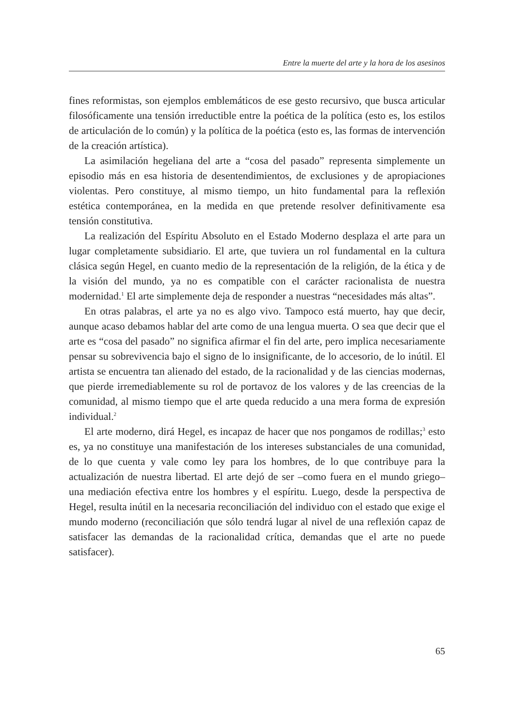Entre la muerte del arte y la hora de los asesinos
fines reformistas, son ejemplos emblemáticos de ese gesto recursivo, que busca articular filosóficamente una tensión irreductible entre la poética de la política (esto es, los estilos de articulación de lo común) y la política de la poética (esto es, las formas de intervención de la creación artística).
La asimilación hegeliana del arte a “cosa del pasado” representa simplemente un episodio más en esa historia de desentendimientos, de exclusiones y de apropiaciones violentas. Pero constituye, al mismo tiempo, un hito fundamental para la reflexión estética contemporánea, en la medida en que pretende resolver definitivamente esa tensión constitutiva.
La realización del Espíritu Absoluto en el Estado Moderno desplaza el arte para un lugar completamente subsidiario. El arte, que tuviera un rol fundamental en la cultura clásica según Hegel, en cuanto medio de la representación de la religión, de la ética y de la visión del mundo, ya no es compatible con el carácter racionalista de nuestra modernidad.<sup>1</sup> El arte simplemente deja de responder a nuestras “necesidades más altas”.
En otras palabras, el arte ya no es algo vivo. Tampoco está muerto, hay que decir, aunque acaso debamos hablar del arte como de una lengua muerta. O sea que decir que el arte es “cosa del pasado” no significa afirmar el fin del arte, pero implica necesariamente pensar su sobrevivencia bajo el signo de lo insignificante, de lo accesorio, de lo inútil. El artista se encuentra tan alienado del estado, de la racionalidad y de las ciencias modernas, que pierde irremediablemente su rol de portavoz de los valores y de las creencias de la comunidad, al mismo tiempo que el arte queda reducido a una mera forma de expresión individual.<sup>2</sup>
El arte moderno, dirá Hegel, es incapaz de hacer que nos pongamos de rodillas;<sup>3</sup> esto es, ya no constituye una manifestación de los intereses substanciales de una comunidad, de lo que cuenta y vale como ley para los hombres, de lo que contribuye para la actualización de nuestra libertad. El arte dejó de ser –como fuera en el mundo griego– una mediación efectiva entre los hombres y el espíritu. Luego, desde la perspectiva de Hegel, resulta inútil en la necesaria reconciliación del individuo con el estado que exige el mundo moderno (reconciliación que sólo tendrá lugar al nivel de una reflexión capaz de satisfacer las demandas de la racionalidad crítica, demandas que el arte no puede satisfacer).
65